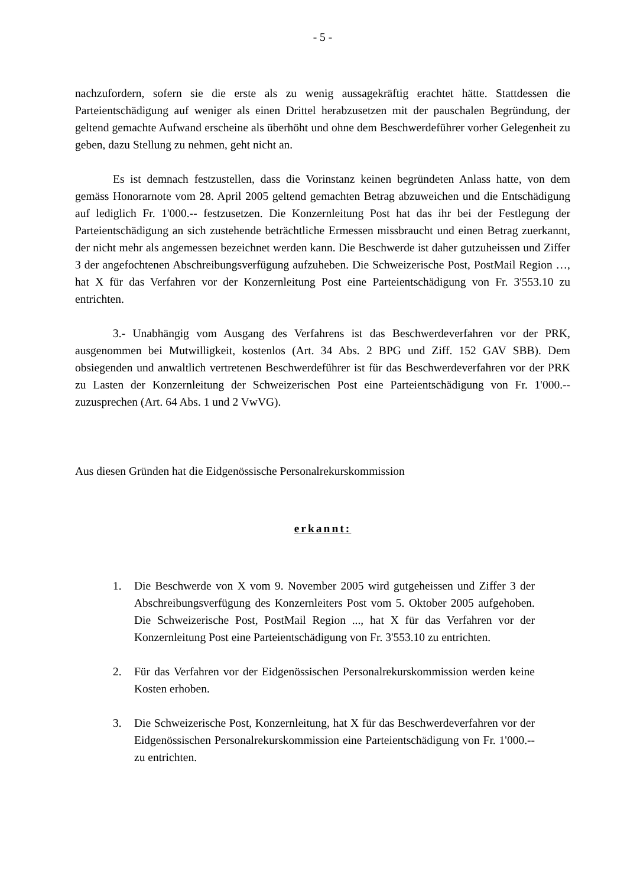- 5 -
nachzufordern, sofern sie die erste als zu wenig aussagekräftig erachtet hätte. Stattdessen die Parteientschädigung auf weniger als einen Drittel herabzusetzen mit der pauschalen Begründung, der geltend gemachte Aufwand erscheine als überhöht und ohne dem Beschwerdeführer vorher Gelegenheit zu geben, dazu Stellung zu nehmen, geht nicht an.
Es ist demnach festzustellen, dass die Vorinstanz keinen begründeten Anlass hatte, von dem gemäss Honorarnote vom 28. April 2005 geltend gemachten Betrag abzuweichen und die Entschädigung auf lediglich Fr. 1'000.-- festzusetzen. Die Konzernleitung Post hat das ihr bei der Festlegung der Parteientschädigung an sich zustehende beträchtliche Ermessen missbraucht und einen Betrag zuerkannt, der nicht mehr als angemessen bezeichnet werden kann. Die Beschwerde ist daher gutzuheissen und Ziffer 3 der angefochtenen Abschreibungsverfügung aufzuheben. Die Schweizerische Post, PostMail Region …, hat X für das Verfahren vor der Konzernleitung Post eine Parteientschädigung von Fr. 3'553.10 zu entrichten.
3.- Unabhängig vom Ausgang des Verfahrens ist das Beschwerdeverfahren vor der PRK, ausgenommen bei Mutwilligkeit, kostenlos (Art. 34 Abs. 2 BPG und Ziff. 152 GAV SBB). Dem obsiegenden und anwaltlich vertretenen Beschwerdeführer ist für das Beschwerdeverfahren vor der PRK zu Lasten der Konzernleitung der Schweizerischen Post eine Parteientschädigung von Fr. 1'000.-- zuzusprechen (Art. 64 Abs. 1 und 2 VwVG).
Aus diesen Gründen hat die Eidgenössische Personalrekurskommission
erkannt:
1. Die Beschwerde von X vom 9. November 2005 wird gutgeheissen und Ziffer 3 der Abschreibungsverfügung des Konzernleiters Post vom 5. Oktober 2005 aufgehoben. Die Schweizerische Post, PostMail Region ..., hat X für das Verfahren vor der Konzernleitung Post eine Parteientschädigung von Fr. 3'553.10 zu entrichten.
2. Für das Verfahren vor der Eidgenössischen Personalrekurskommission werden keine Kosten erhoben.
3. Die Schweizerische Post, Konzernleitung, hat X für das Beschwerdeverfahren vor der Eidgenössischen Personalrekurskommission eine Parteientschädigung von Fr. 1'000.-- zu entrichten.